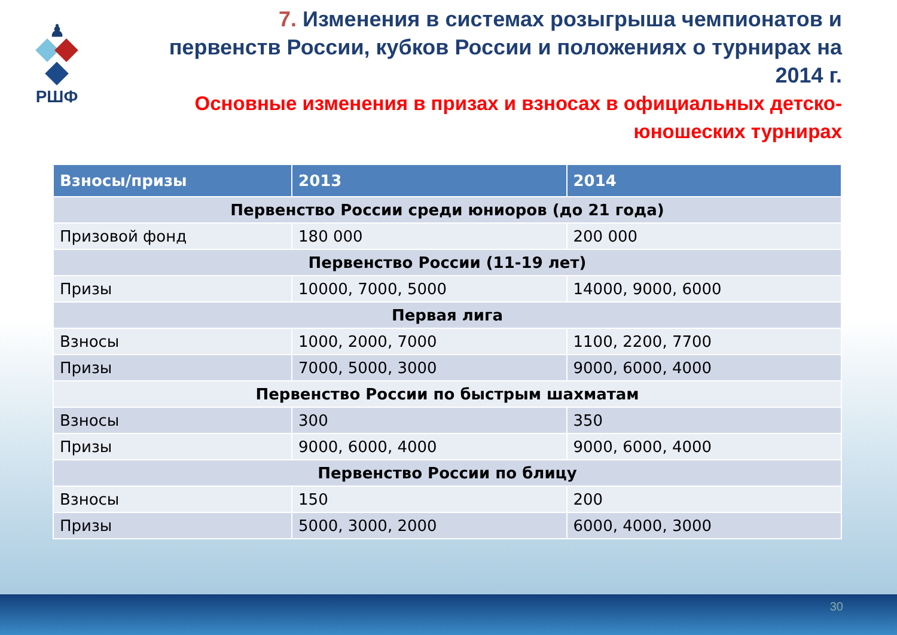♟
РШФ
7. Изменения в системах розыгрыша чемпионатов и первенств России, кубков России и положениях о турнирах на 2014 г.
Основные изменения в призах и взносах в официальных детско-юношеских турнирах
| Взносы/призы | 2013 | 2014 |
| --- | --- | --- |
| Первенство России среди юниоров (до 21 года) | | |
| Призовой фонд | 180 000 | 200 000 |
| Первенство России (11-19 лет) | | |
| Призы | 10000, 7000, 5000 | 14000, 9000, 6000 |
| Первая лига | | |
| Взносы | 1000, 2000, 7000 | 1100, 2200, 7700 |
| Призы | 7000, 5000, 3000 | 9000, 6000, 4000 |
| Первенство России по быстрым шахматам | | |
| Взносы | 300 | 350 |
| Призы | 9000, 6000, 4000 | 9000, 6000, 4000 |
| Первенство России по блицу | | |
| Взносы | 150 | 200 |
| Призы | 5000, 3000, 2000 | 6000, 4000, 3000 |
30